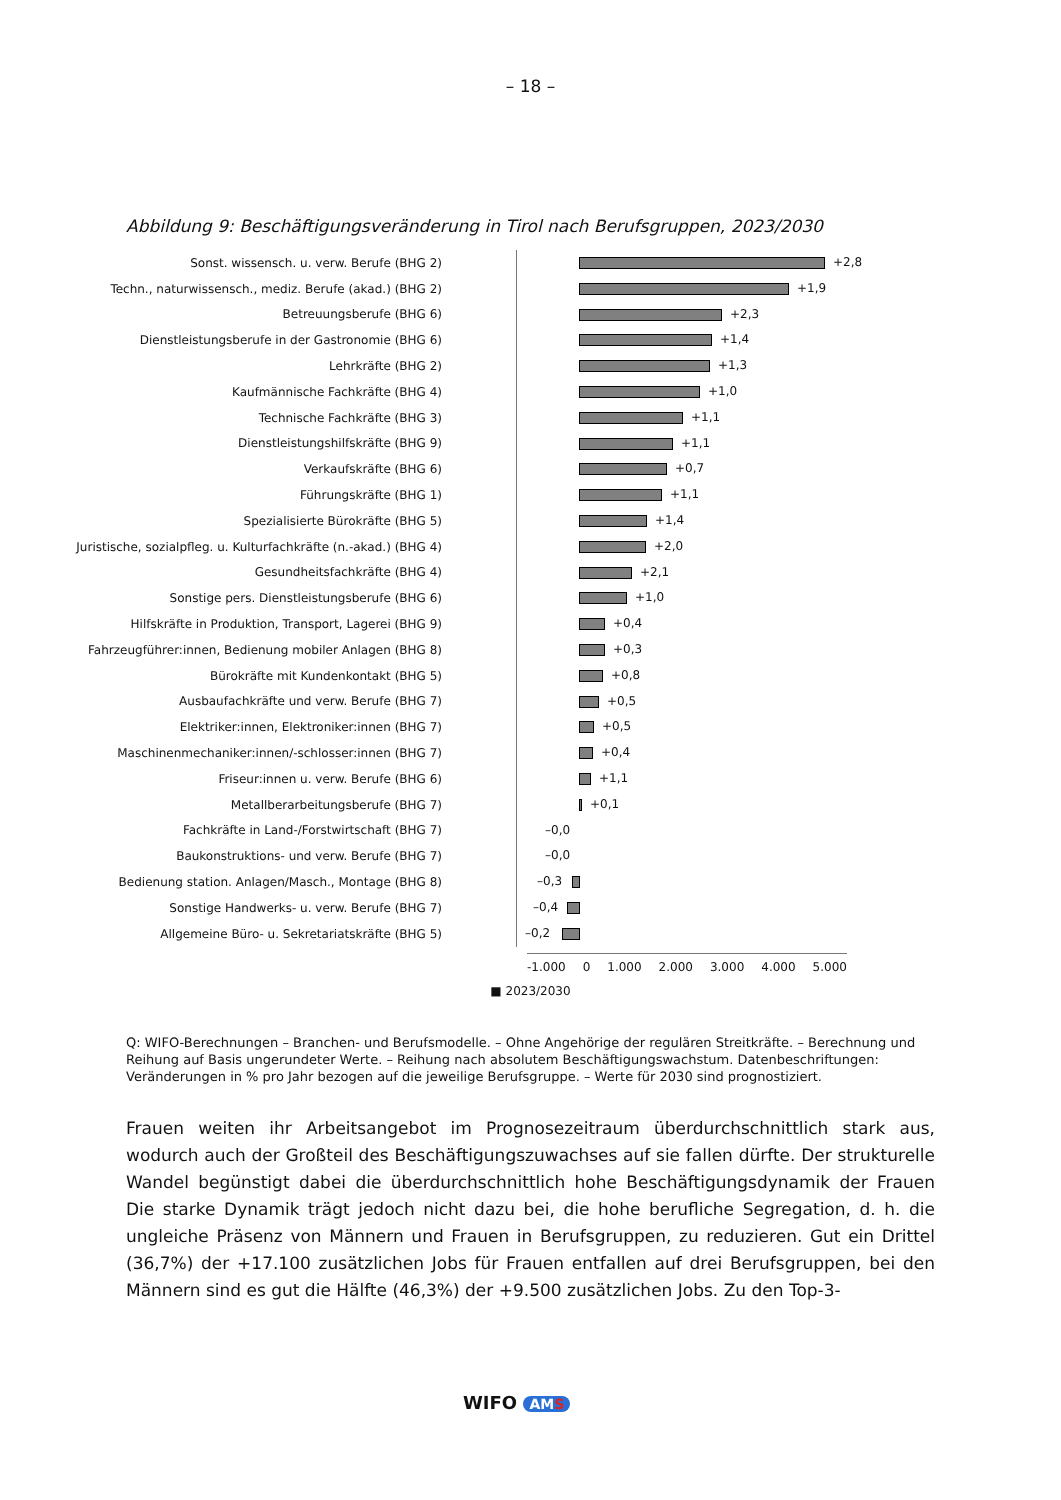– 18 –
Abbildung 9: Beschäftigungsveränderung in Tirol nach Berufsgruppen, 2023/2030
Sonst. wissensch. u. verw. Berufe (BHG 2)
+2,8
Techn., naturwissensch., mediz. Berufe (akad.) (BHG 2)
+1,9
Betreuungsberufe (BHG 6)
+2,3
Dienstleistungsberufe in der Gastronomie (BHG 6)
+1,4
Lehrkräfte (BHG 2)
+1,3
Kaufmännische Fachkräfte (BHG 4)
+1,0
Technische Fachkräfte (BHG 3)
+1,1
Dienstleistungshilfskräfte (BHG 9)
+1,1
Verkaufskräfte (BHG 6)
+0,7
Führungskräfte (BHG 1)
+1,1
Spezialisierte Bürokräfte (BHG 5)
+1,4
Juristische, sozialpfleg. u. Kulturfachkräfte (n.-akad.) (BHG 4)
+2,0
Gesundheitsfachkräfte (BHG 4)
+2,1
Sonstige pers. Dienstleistungsberufe (BHG 6)
+1,0
Hilfskräfte in Produktion, Transport, Lagerei (BHG 9)
+0,4
Fahrzeugführer:innen, Bedienung mobiler Anlagen (BHG 8)
+0,3
Bürokräfte mit Kundenkontakt (BHG 5)
+0,8
Ausbaufachkräfte und verw. Berufe (BHG 7)
+0,5
Elektriker:innen, Elektroniker:innen (BHG 7)
+0,5
Maschinenmechaniker:innen/-schlosser:innen (BHG 7)
+0,4
Friseur:innen u. verw. Berufe (BHG 6)
+1,1
Metallberarbeitungsberufe (BHG 7)
+0,1
Fachkräfte in Land-/Forstwirtschaft (BHG 7)
–0,0
Baukonstruktions- und verw. Berufe (BHG 7)
–0,0
Bedienung station. Anlagen/Masch., Montage (BHG 8)
–0,3
Sonstige Handwerks- u. verw. Berufe (BHG 7)
–0,4
Allgemeine Büro- u. Sekretariatskräfte (BHG 5)
–0,2
-1.000 0 1.000 2.000 3.000 4.000 5.000
■ 2023/2030
Q: WIFO-Berechnungen – Branchen- und Berufsmodelle. – Ohne Angehörige der regulären Streitkräfte. – Berechnung und Reihung auf Basis ungerundeter Werte. – Reihung nach absolutem Beschäftigungswachstum. Datenbeschriftungen: Veränderungen in % pro Jahr bezogen auf die jeweilige Berufsgruppe. – Werte für 2030 sind prognostiziert.
Frauen weiten ihr Arbeitsangebot im Prognosezeitraum überdurchschnittlich stark aus, wodurch auch der Großteil des Beschäftigungszuwachses auf sie fallen dürfte. Der strukturelle Wandel begünstigt dabei die überdurchschnittlich hohe Beschäftigungsdynamik der Frauen Die starke Dynamik trägt jedoch nicht dazu bei, die hohe berufliche Segregation, d. h. die ungleiche Präsenz von Männern und Frauen in Berufsgruppen, zu reduzieren. Gut ein Drittel (36,7%) der +17.100 zusätzlichen Jobs für Frauen entfallen auf drei Berufsgruppen, bei den Männern sind es gut die Hälfte (46,3%) der +9.500 zusätzlichen Jobs. Zu den Top-3-
WIFO AMS